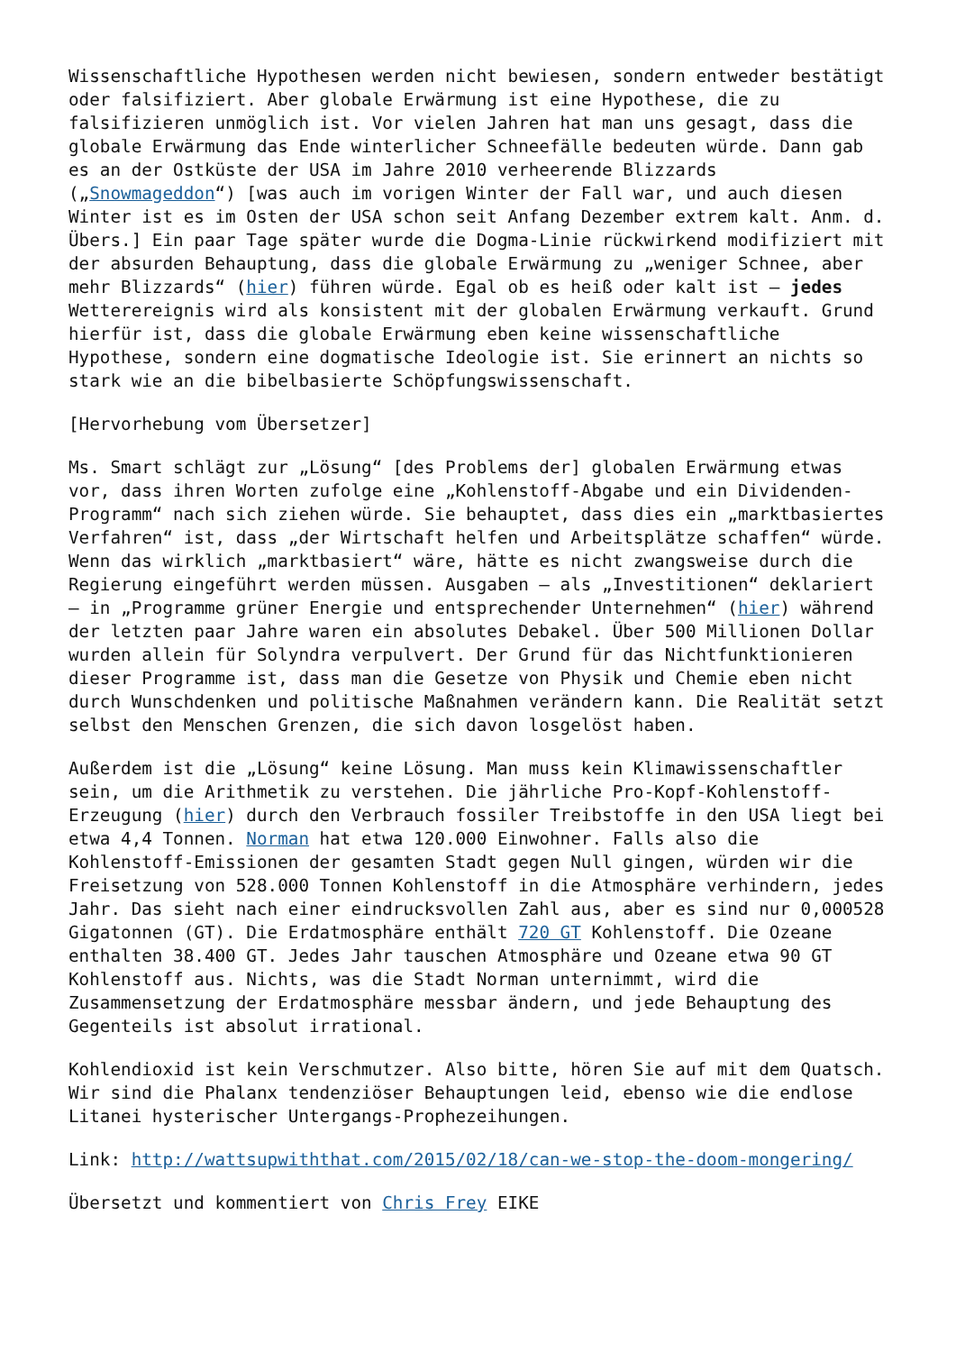Wissenschaftliche Hypothesen werden nicht bewiesen, sondern entweder bestätigt oder falsifiziert. Aber globale Erwärmung ist eine Hypothese, die zu falsifizieren unmöglich ist. Vor vielen Jahren hat man uns gesagt, dass die globale Erwärmung das Ende winterlicher Schneefälle bedeuten würde. Dann gab es an der Ostküste der USA im Jahre 2010 verheerende Blizzards („Snowmageddon“) [was auch im vorigen Winter der Fall war, und auch diesen Winter ist es im Osten der USA schon seit Anfang Dezember extrem kalt. Anm. d. Übers.] Ein paar Tage später wurde die Dogma-Linie rückwirkend modifiziert mit der absurden Behauptung, dass die globale Erwärmung zu „weniger Schnee, aber mehr Blizzards“ (hier) führen würde. Egal ob es heiß oder kalt ist – jedes Wetterereignis wird als konsistent mit der globalen Erwärmung verkauft. Grund hierfür ist, dass die globale Erwärmung eben keine wissenschaftliche Hypothese, sondern eine dogmatische Ideologie ist. Sie erinnert an nichts so stark wie an die bibelbasierte Schöpfungswissenschaft.
[Hervorhebung vom Übersetzer]
Ms. Smart schlägt zur „Lösung“ [des Problems der] globalen Erwärmung etwas vor, dass ihren Worten zufolge eine „Kohlenstoff-Abgabe und ein Dividenden-Programm“ nach sich ziehen würde. Sie behauptet, dass dies ein „marktbasiertes Verfahren“ ist, dass „der Wirtschaft helfen und Arbeitsplätze schaffen“ würde. Wenn das wirklich „marktbasiert“ wäre, hätte es nicht zwangsweise durch die Regierung eingeführt werden müssen. Ausgaben – als „Investitionen“ deklariert – in „Programme grüner Energie und entsprechender Unternehmen“ (hier) während der letzten paar Jahre waren ein absolutes Debakel. Über 500 Millionen Dollar wurden allein für Solyndra verpulvert. Der Grund für das Nichtfunktionieren dieser Programme ist, dass man die Gesetze von Physik und Chemie eben nicht durch Wunschdenken und politische Maßnahmen verändern kann. Die Realität setzt selbst den Menschen Grenzen, die sich davon losgelöst haben.
Außerdem ist die „Lösung“ keine Lösung. Man muss kein Klimawissenschaftler sein, um die Arithmetik zu verstehen. Die jährliche Pro-Kopf-Kohlenstoff-Erzeugung (hier) durch den Verbrauch fossiler Treibstoffe in den USA liegt bei etwa 4,4 Tonnen. Norman hat etwa 120.000 Einwohner. Falls also die Kohlenstoff-Emissionen der gesamten Stadt gegen Null gingen, würden wir die Freisetzung von 528.000 Tonnen Kohlenstoff in die Atmosphäre verhindern, jedes Jahr. Das sieht nach einer eindrucksvollen Zahl aus, aber es sind nur 0,000528 Gigatonnen (GT). Die Erdatmosphäre enthält 720 GT Kohlenstoff. Die Ozeane enthalten 38.400 GT. Jedes Jahr tauschen Atmosphäre und Ozeane etwa 90 GT Kohlenstoff aus. Nichts, was die Stadt Norman unternimmt, wird die Zusammensetzung der Erdatmosphäre messbar ändern, und jede Behauptung des Gegenteils ist absolut irrational.
Kohlendioxid ist kein Verschmutzer. Also bitte, hören Sie auf mit dem Quatsch. Wir sind die Phalanx tendenziöser Behauptungen leid, ebenso wie die endlose Litanei hysterischer Untergangs-Prophezeihungen.
Link: http://wattsupwiththat.com/2015/02/18/can-we-stop-the-doom-mongering/
Übersetzt und kommentiert von Chris Frey EIKE